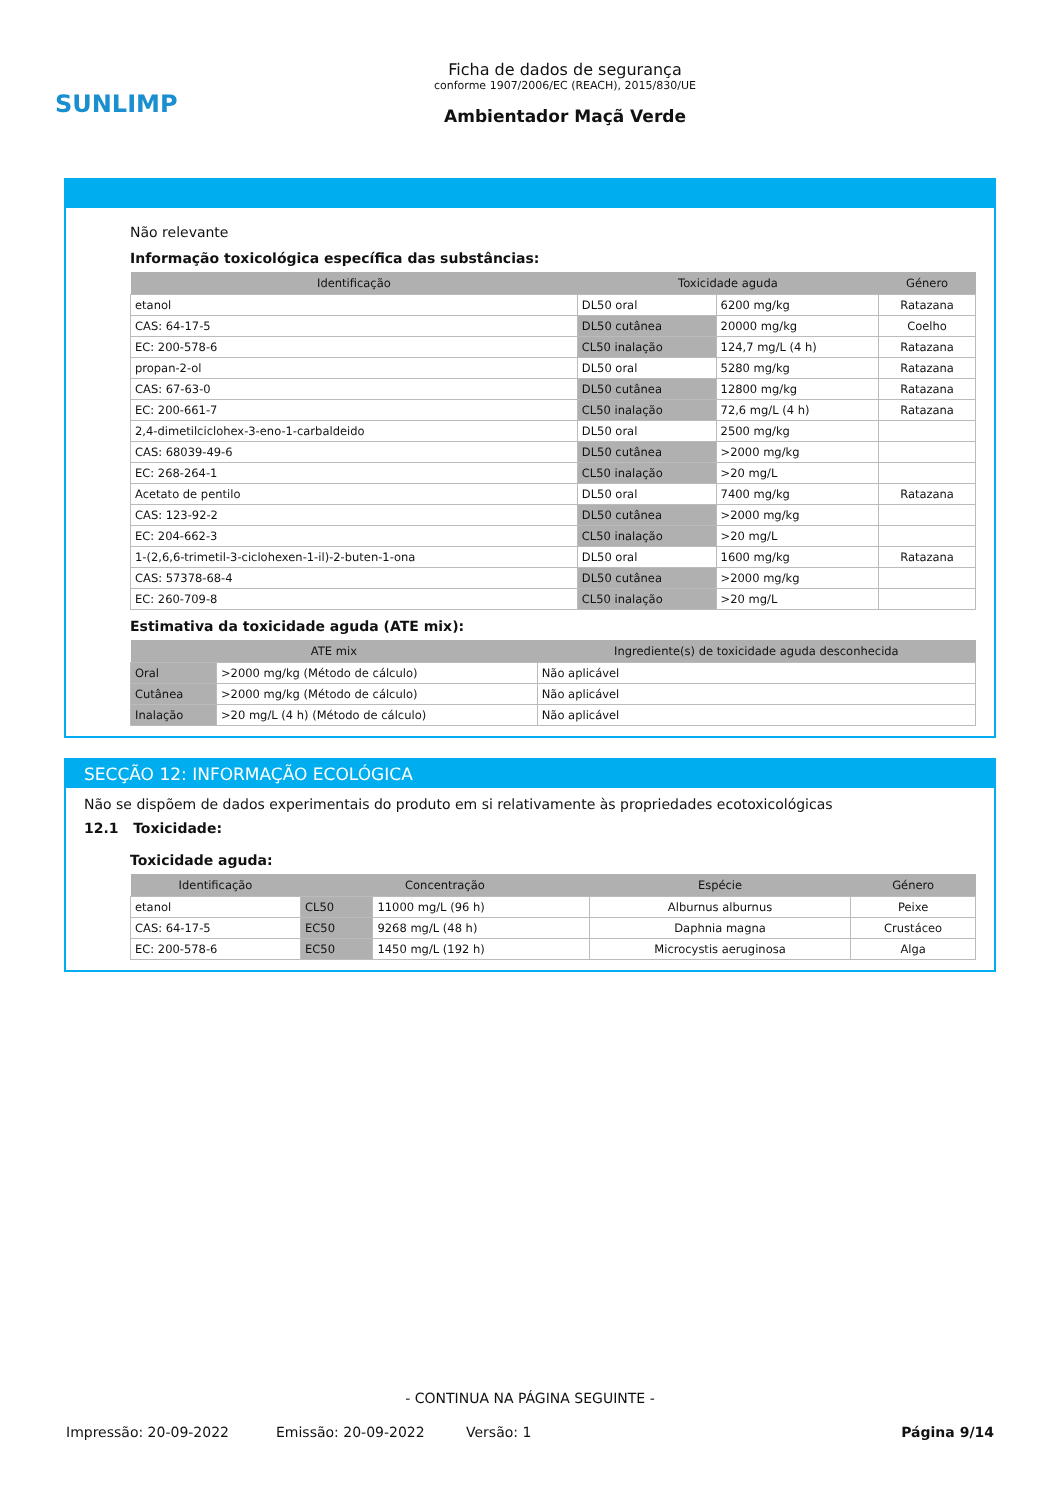SUNLIMP
Ficha de dados de segurança
conforme 1907/2006/EC (REACH), 2015/830/UE
Ambientador Maçã Verde
Não relevante
Informação toxicológica específica das substâncias:
| Identificação | Toxicidade aguda | | Género |
| --- | --- | --- | --- |
| etanol | DL50 oral | 6200 mg/kg | Ratazana |
| CAS: 64-17-5 | DL50 cutânea | 20000 mg/kg | Coelho |
| EC: 200-578-6 | CL50 inalação | 124,7 mg/L (4 h) | Ratazana |
| propan-2-ol | DL50 oral | 5280 mg/kg | Ratazana |
| CAS: 67-63-0 | DL50 cutânea | 12800 mg/kg | Ratazana |
| EC: 200-661-7 | CL50 inalação | 72,6 mg/L (4 h) | Ratazana |
| 2,4-dimetilciclohex-3-eno-1-carbaldeido | DL50 oral | 2500 mg/kg | |
| CAS: 68039-49-6 | DL50 cutânea | >2000 mg/kg | |
| EC: 268-264-1 | CL50 inalação | >20 mg/L | |
| Acetato de pentilo | DL50 oral | 7400 mg/kg | Ratazana |
| CAS: 123-92-2 | DL50 cutânea | >2000 mg/kg | |
| EC: 204-662-3 | CL50 inalação | >20 mg/L | |
| 1-(2,6,6-trimetil-3-ciclohexen-1-il)-2-buten-1-ona | DL50 oral | 1600 mg/kg | Ratazana |
| CAS: 57378-68-4 | DL50 cutânea | >2000 mg/kg | |
| EC: 260-709-8 | CL50 inalação | >20 mg/L | |
Estimativa da toxicidade aguda (ATE mix):
| ATE mix | | Ingrediente(s) de toxicidade aguda desconhecida |
| --- | --- | --- |
| Oral | >2000 mg/kg (Método de cálculo) | Não aplicável |
| Cutânea | >2000 mg/kg (Método de cálculo) | Não aplicável |
| Inalação | >20 mg/L (4 h) (Método de cálculo) | Não aplicável |
SECÇÃO 12: INFORMAÇÃO ECOLÓGICA
Não se dispõem de dados experimentais do produto em si relativamente às propriedades ecotoxicológicas
12.1 Toxicidade:
Toxicidade aguda:
| Identificação | Concentração | | Espécie | Género |
| --- | --- | --- | --- | --- |
| etanol | CL50 | 11000 mg/L (96 h) | Alburnus alburnus | Peixe |
| CAS: 64-17-5 | EC50 | 9268 mg/L (48 h) | Daphnia magna | Crustáceo |
| EC: 200-578-6 | EC50 | 1450 mg/L (192 h) | Microcystis aeruginosa | Alga |
- CONTINUA NA PÁGINA SEGUINTE -
Impressão: 20-09-2022 Emissão: 20-09-2022 Versão: 1 Página 9/14